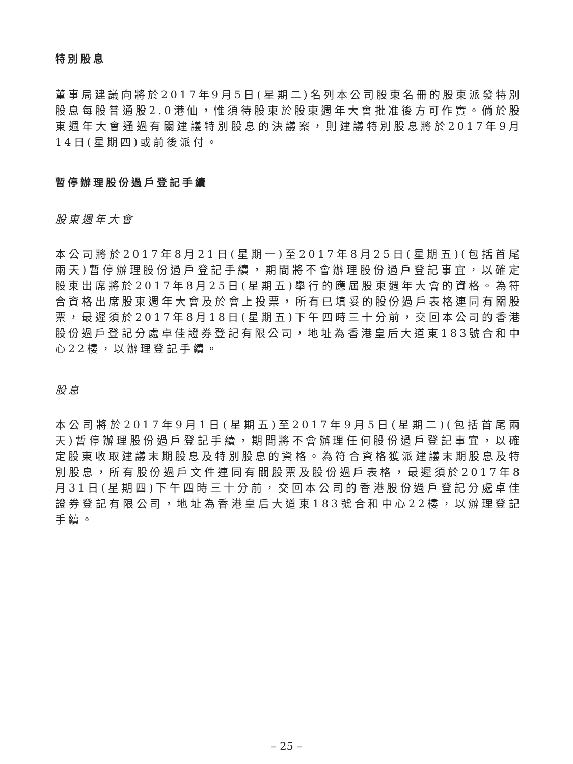特別股息
董事局建議向將於2017年9月5日(星期二)名列本公司股東名冊的股東派發特別股息每股普通股2.0港仙，惟須待股東於股東週年大會批准後方可作實。倘於股東週年大會通過有關建議特別股息的決議案，則建議特別股息將於2017年9月14日(星期四)或前後派付。
暫停辦理股份過戶登記手續
股東週年大會
本公司將於2017年8月21日(星期一)至2017年8月25日(星期五)(包括首尾兩天)暫停辦理股份過戶登記手續，期間將不會辦理股份過戶登記事宜，以確定股東出席將於2017年8月25日(星期五)舉行的應屆股東週年大會的資格。為符合資格出席股東週年大會及於會上投票，所有已填妥的股份過戶表格連同有關股票，最遲須於2017年8月18日(星期五)下午四時三十分前，交回本公司的香港股份過戶登記分處卓佳證券登記有限公司，地址為香港皇后大道東183號合和中心22樓，以辦理登記手續。
股息
本公司將於2017年9月1日(星期五)至2017年9月5日(星期二)(包括首尾兩天)暫停辦理股份過戶登記手續，期間將不會辦理任何股份過戶登記事宜，以確定股東收取建議末期股息及特別股息的資格。為符合資格獲派建議末期股息及特別股息，所有股份過戶文件連同有關股票及股份過戶表格，最遲須於2017年8月31日(星期四)下午四時三十分前，交回本公司的香港股份過戶登記分處卓佳證券登記有限公司，地址為香港皇后大道東183號合和中心22樓，以辦理登記手續。
– 25 –